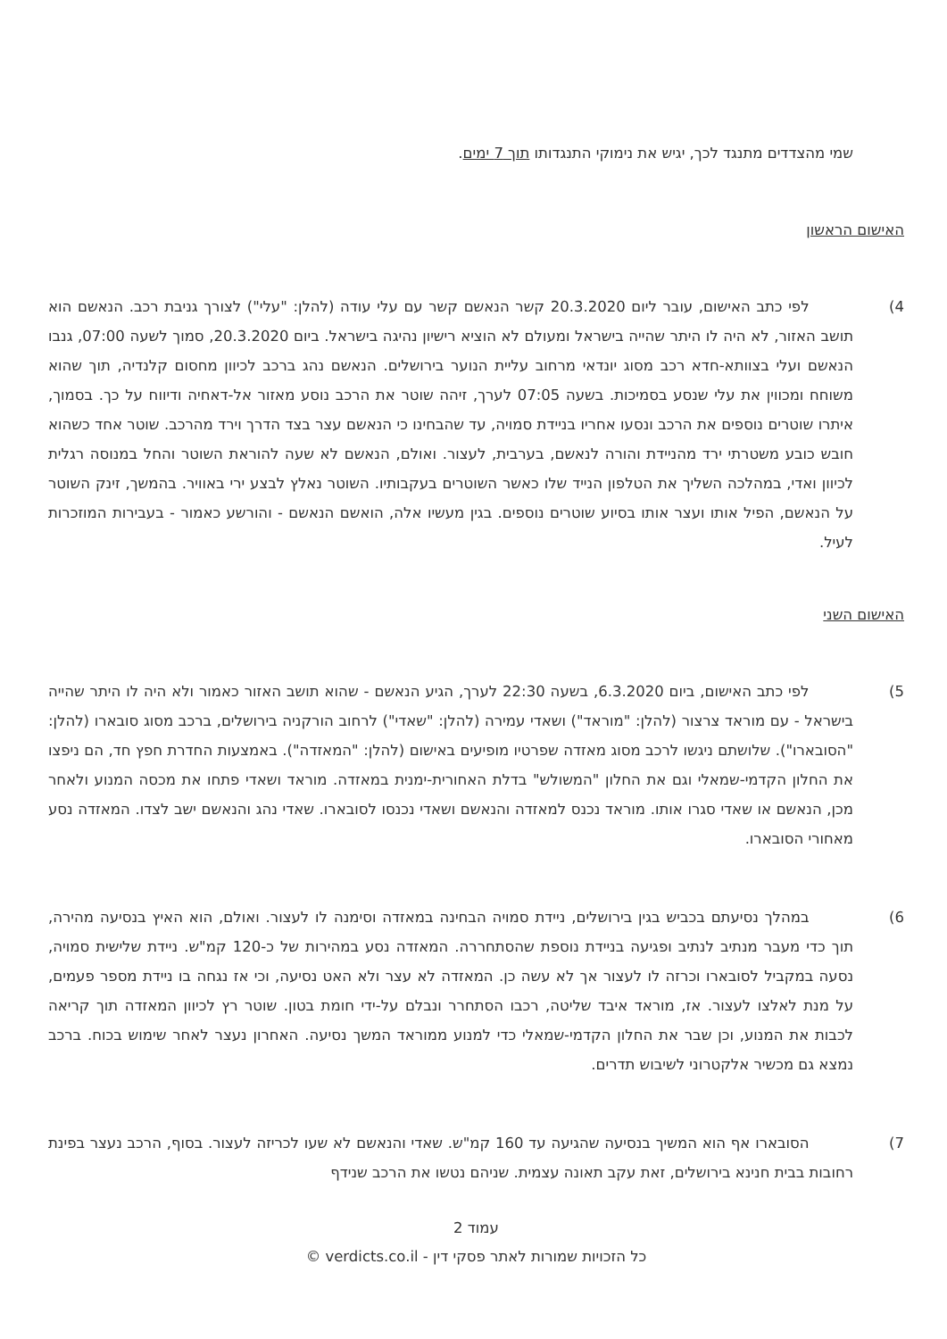שמי מהצדדים מתנגד לכך, יגיש את נימוקי התנגדותו תוך 7 ימים.
האישום הראשון
4)    לפי כתב האישום, עובר ליום 20.3.2020 קשר הנאשם קשר עם עלי עודה (להלן: "עלי") לצורך גניבת רכב. הנאשם הוא תושב האזור, לא היה לו היתר שהייה בישראל ומעולם לא הוציא רישיון נהיגה בישראל. ביום 20.3.2020, סמוך לשעה 07:00, גנבו הנאשם ועלי בצוותא-חדא רכב מסוג יונדאי מרחוב עליית הנוער בירושלים. הנאשם נהג ברכב לכיוון מחסום קלנדיה, תוך שהוא משוחח ומכווין את עלי שנסע בסמיכות. בשעה 07:05 לערך, זיהה שוטר את הרכב נוסע מאזור אל-דאחיה ודיווח על כך. בסמוך, איתרו שוטרים נוספים את הרכב ונסעו אחריו בניידת סמויה, עד שהבחינו כי הנאשם עצר בצד הדרך וירד מהרכב. שוטר אחד כשהוא חובש כובע משטרתי ירד מהניידת והורה לנאשם, בערבית, לעצור. ואולם, הנאשם לא שעה להוראת השוטר והחל במנוסה רגלית לכיוון ואדי, במהלכה השליך את הטלפון הנייד שלו כאשר השוטרים בעקבותיו. השוטר נאלץ לבצע ירי באוויר. בהמשך, זינק השוטר על הנאשם, הפיל אותו ועצר אותו בסיוע שוטרים נוספים. בגין מעשיו אלה, הואשם הנאשם - והורשע כאמור - בעבירות המוזכרות לעיל.
האישום השני
5)    לפי כתב האישום, ביום 6.3.2020, בשעה 22:30 לערך, הגיע הנאשם - שהוא תושב האזור כאמור ולא היה לו היתר שהייה בישראל - עם מוראד צרצור (להלן: "מוראד") ושאדי עמירה (להלן: "שאדי") לרחוב הורקניה בירושלים, ברכב מסוג סובארו (להלן: "הסובארו"). שלושתם ניגשו לרכב מסוג מאזדה שפרטיו מופיעים באישום (להלן: "המאזדה"). באמצעות החדרת חפץ חד, הם ניפצו את החלון הקדמי-שמאלי וגם את החלון "המשולש" בדלת האחורית-ימנית במאזדה. מוראד ושאדי פתחו את מכסה המנוע ולאחר מכן, הנאשם או שאדי סגרו אותו. מוראד נכנס למאזדה והנאשם ושאדי נכנסו לסובארו. שאדי נהג והנאשם ישב לצדו. המאזדה נסע מאחורי הסובארו.
6)    במהלך נסיעתם בכביש בגין בירושלים, ניידת סמויה הבחינה במאזדה וסימנה לו לעצור. ואולם, הוא האיץ בנסיעה מהירה, תוך כדי מעבר מנתיב לנתיב ופגיעה בניידת נוספת שהסתחררה. המאזדה נסע במהירות של כ-120 קמ"ש. ניידת שלישית סמויה, נסעה במקביל לסובארו וכרזה לו לעצור אך לא עשה כן. המאזדה לא עצר ולא האט נסיעה, וכי אז נגחה בו ניידת מספר פעמים, על מנת לאלצו לעצור. אז, מוראד איבד שליטה, רכבו הסתחרר ונבלם על-ידי חומת בטון. שוטר רץ לכיוון המאזדה תוך קריאה לכבות את המנוע, וכן שבר את החלון הקדמי-שמאלי כדי למנוע ממוראד המשך נסיעה. האחרון נעצר לאחר שימוש בכוח. ברכב נמצא גם מכשיר אלקטרוני לשיבוש תדרים.
7)    הסובארו אף הוא המשיך בנסיעה שהגיעה עד 160 קמ"ש. שאדי והנאשם לא שעו לכריזה לעצור. בסוף, הרכב נעצר בפינת רחובות בבית חנינא בירושלים, זאת עקב תאונה עצמית. שניהם נטשו את הרכב שנידף
עמוד 2
כל הזכויות שמורות לאתר פסקי דין - verdicts.co.il ©